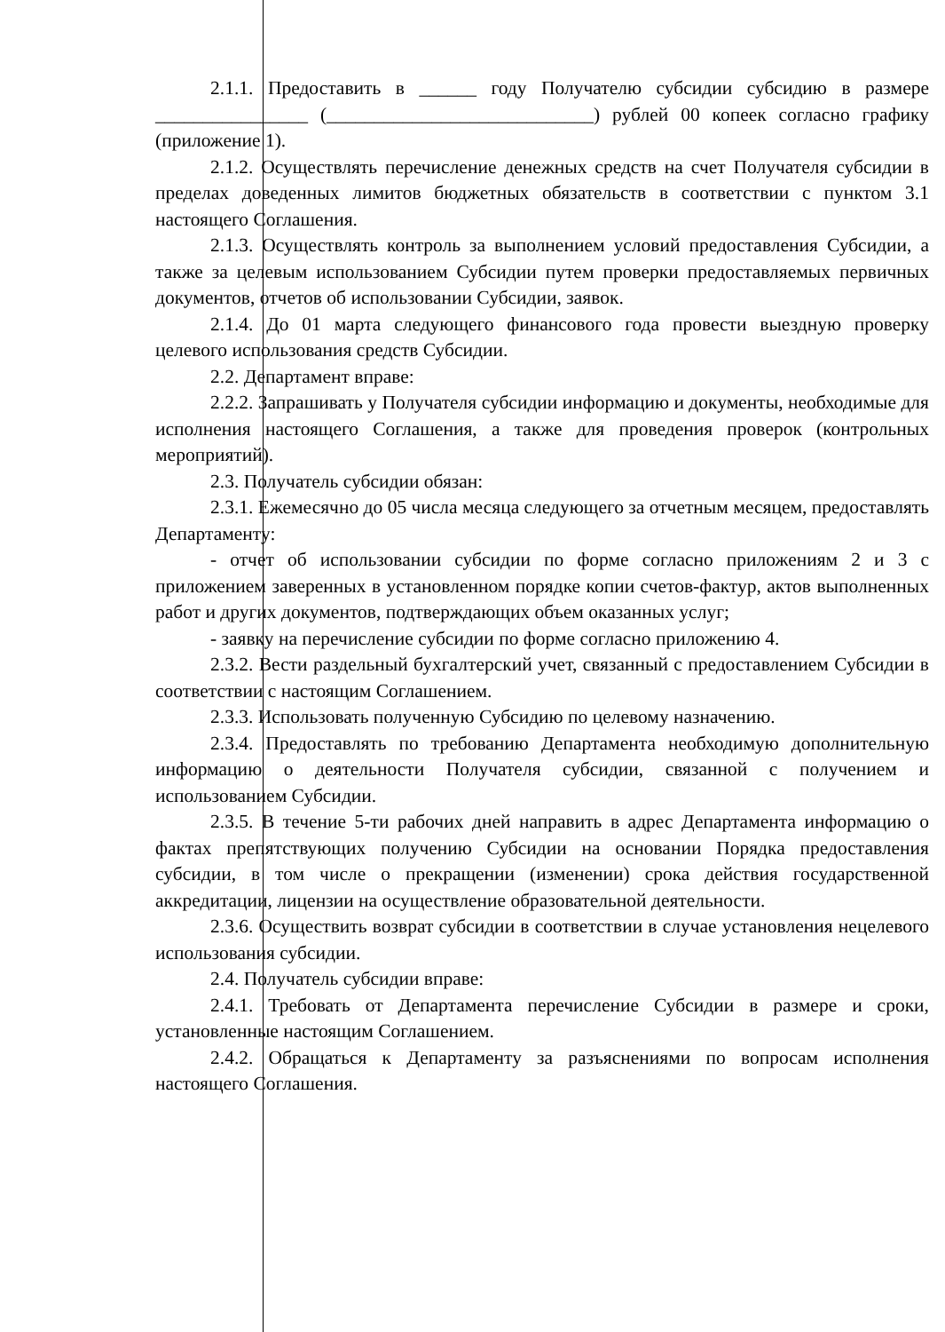2.1.1. Предоставить в ______ году Получателю субсидии субсидию в размере ________________ (____________________________) рублей 00 копеек согласно графику (приложение 1).
2.1.2. Осуществлять перечисление денежных средств на счет Получателя субсидии в пределах доведенных лимитов бюджетных обязательств в соответствии с пунктом 3.1 настоящего Соглашения.
2.1.3. Осуществлять контроль за выполнением условий предоставления Субсидии, а также за целевым использованием Субсидии путем проверки предоставляемых первичных документов, отчетов об использовании Субсидии, заявок.
2.1.4. До 01 марта следующего финансового года провести выездную проверку целевого использования средств Субсидии.
2.2. Департамент вправе:
2.2.2. Запрашивать у Получателя субсидии информацию и документы, необходимые для исполнения настоящего Соглашения, а также для проведения проверок (контрольных мероприятий).
2.3. Получатель субсидии обязан:
2.3.1. Ежемесячно до 05 числа месяца следующего за отчетным месяцем, предоставлять Департаменту:
- отчет об использовании субсидии по форме согласно приложениям 2 и 3 с приложением заверенных в установленном порядке копии счетов-фактур, актов выполненных работ и других документов, подтверждающих объем оказанных услуг;
- заявку на перечисление субсидии по форме согласно приложению 4.
2.3.2. Вести раздельный бухгалтерский учет, связанный с предоставлением Субсидии в соответствии с настоящим Соглашением.
2.3.3. Использовать полученную Субсидию по целевому назначению.
2.3.4. Предоставлять по требованию Департамента необходимую дополнительную информацию о деятельности Получателя субсидии, связанной с получением и использованием Субсидии.
2.3.5. В течение 5-ти рабочих дней направить в адрес Департамента информацию о фактах препятствующих получению Субсидии на основании Порядка предоставления субсидии, в том числе о прекращении (изменении) срока действия государственной аккредитации, лицензии на осуществление образовательной деятельности.
2.3.6. Осуществить возврат субсидии в соответствии в случае установления нецелевого использования субсидии.
2.4. Получатель субсидии вправе:
2.4.1. Требовать от Департамента перечисление Субсидии в размере и сроки, установленные настоящим Соглашением.
2.4.2. Обращаться к Департаменту за разъяснениями по вопросам исполнения настоящего Соглашения.